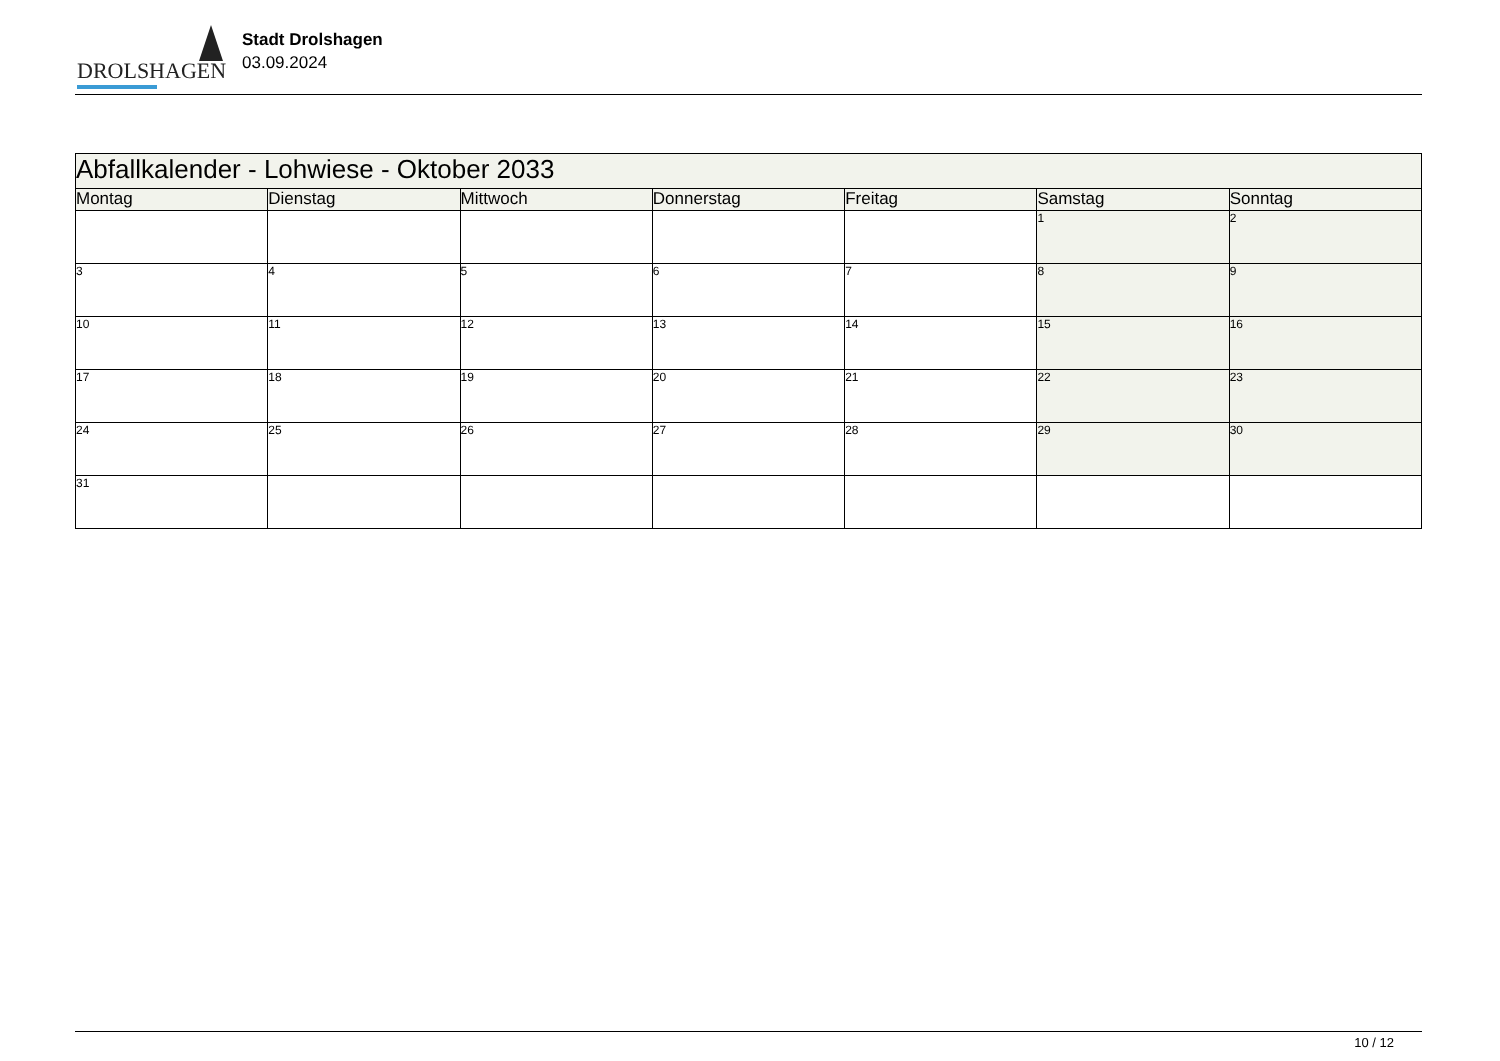DROLSHAGEN
Stadt Drolshagen
03.09.2024
| Abfallkalender - Lohwiese - Oktober 2033 | | | | | | |
| --- | --- | --- | --- | --- | --- | --- |
| Montag | Dienstag | Mittwoch | Donnerstag | Freitag | Samstag | Sonntag |
| | | | | | 1 | 2 |
| 3 | 4 | 5 | 6 | 7 | 8 | 9 |
| 10 | 11 | 12 | 13 | 14 | 15 | 16 |
| 17 | 18 | 19 | 20 | 21 | 22 | 23 |
| 24 | 25 | 26 | 27 | 28 | 29 | 30 |
| 31 | | | | | | |
10 / 12